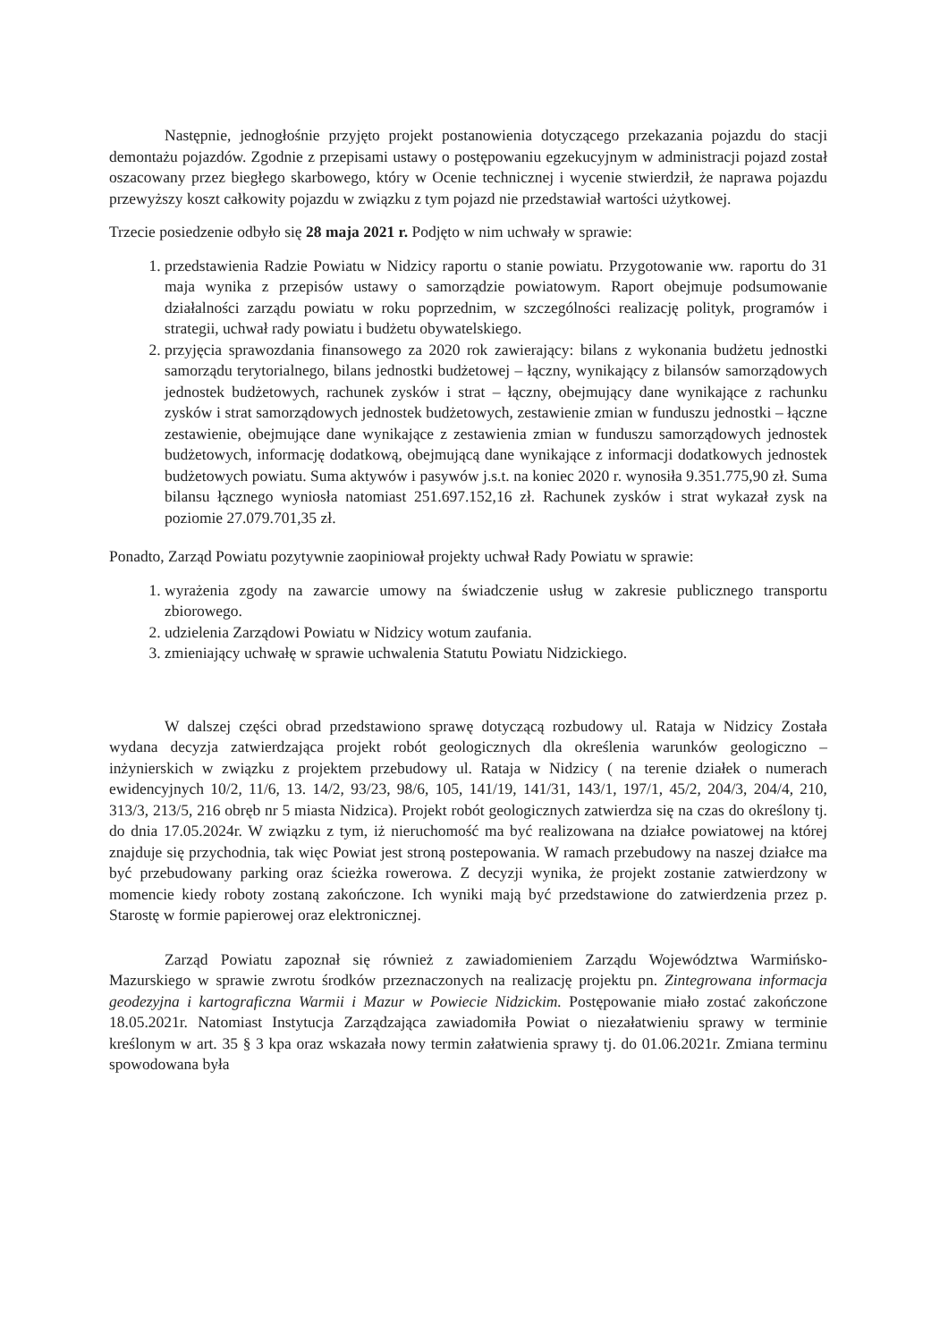Następnie, jednogłośnie przyjęto projekt postanowienia dotyczącego przekazania pojazdu do stacji demontażu pojazdów. Zgodnie z przepisami ustawy o postępowaniu egzekucyjnym w administracji pojazd został oszacowany przez biegłego skarbowego, który w Ocenie technicznej i wycenie stwierdził, że naprawa pojazdu przewyższy koszt całkowity pojazdu w związku z tym pojazd nie przedstawiał wartości użytkowej.
Trzecie posiedzenie odbyło się 28 maja 2021 r. Podjęto w nim uchwały w sprawie:
1. przedstawienia Radzie Powiatu w Nidzicy raportu o stanie powiatu. Przygotowanie ww. raportu do 31 maja wynika z przepisów ustawy o samorządzie powiatowym. Raport obejmuje podsumowanie działalności zarządu powiatu w roku poprzednim, w szczególności realizację polityk, programów i strategii, uchwał rady powiatu i budżetu obywatelskiego.
2. przyjęcia sprawozdania finansowego za 2020 rok zawierający: bilans z wykonania budżetu jednostki samorządu terytorialnego, bilans jednostki budżetowej – łączny, wynikający z bilansów samorządowych jednostek budżetowych, rachunek zysków i strat – łączny, obejmujący dane wynikające z rachunku zysków i strat samorządowych jednostek budżetowych, zestawienie zmian w funduszu jednostki – łączne zestawienie, obejmujące dane wynikające z zestawienia zmian w funduszu samorządowych jednostek budżetowych, informację dodatkową, obejmującą dane wynikające z informacji dodatkowych jednostek budżetowych powiatu. Suma aktywów i pasywów j.s.t. na koniec 2020 r. wynosiła 9.351.775,90 zł. Suma bilansu łącznego wyniosła natomiast 251.697.152,16 zł. Rachunek zysków i strat wykazał zysk na poziomie 27.079.701,35 zł.
Ponadto, Zarząd Powiatu pozytywnie zaopiniował projekty uchwał Rady Powiatu w sprawie:
1. wyrażenia zgody na zawarcie umowy na świadczenie usług w zakresie publicznego transportu zbiorowego.
2. udzielenia Zarządowi Powiatu w Nidzicy wotum zaufania.
3. zmieniający uchwałę w sprawie uchwalenia Statutu Powiatu Nidzickiego.
W dalszej części obrad przedstawiono sprawę dotyczącą rozbudowy ul. Rataja w Nidzicy Została wydana decyzja zatwierdzająca projekt robót geologicznych dla określenia warunków geologiczno – inżynierskich w związku z projektem przebudowy ul. Rataja w Nidzicy ( na terenie działek o numerach ewidencyjnych 10/2, 11/6, 13. 14/2, 93/23, 98/6, 105, 141/19, 141/31, 143/1, 197/1, 45/2, 204/3, 204/4, 210, 313/3, 213/5, 216 obręb nr 5 miasta Nidzica). Projekt robót geologicznych zatwierdza się na czas do określony tj. do dnia 17.05.2024r. W związku z tym, iż nieruchomość ma być realizowana na działce powiatowej na której znajduje się przychodnia, tak więc Powiat jest stroną postepowania. W ramach przebudowy na naszej działce ma być przebudowany parking oraz ścieżka rowerowa. Z decyzji wynika, że projekt zostanie zatwierdzony w momencie kiedy roboty zostaną zakończone. Ich wyniki mają być przedstawione do zatwierdzenia przez p. Starostę w formie papierowej oraz elektronicznej.
Zarząd Powiatu zapoznał się również z zawiadomieniem Zarządu Województwa Warmińsko-Mazurskiego w sprawie zwrotu środków przeznaczonych na realizację projektu pn. Zintegrowana informacja geodezyjna i kartograficzna Warmii i Mazur w Powiecie Nidzickim. Postępowanie miało zostać zakończone 18.05.2021r. Natomiast Instytucja Zarządzająca zawiadomiła Powiat o niezałatwieniu sprawy w terminie kreślonym w art. 35 § 3 kpa oraz wskazała nowy termin załatwienia sprawy tj. do 01.06.2021r. Zmiana terminu spowodowana była